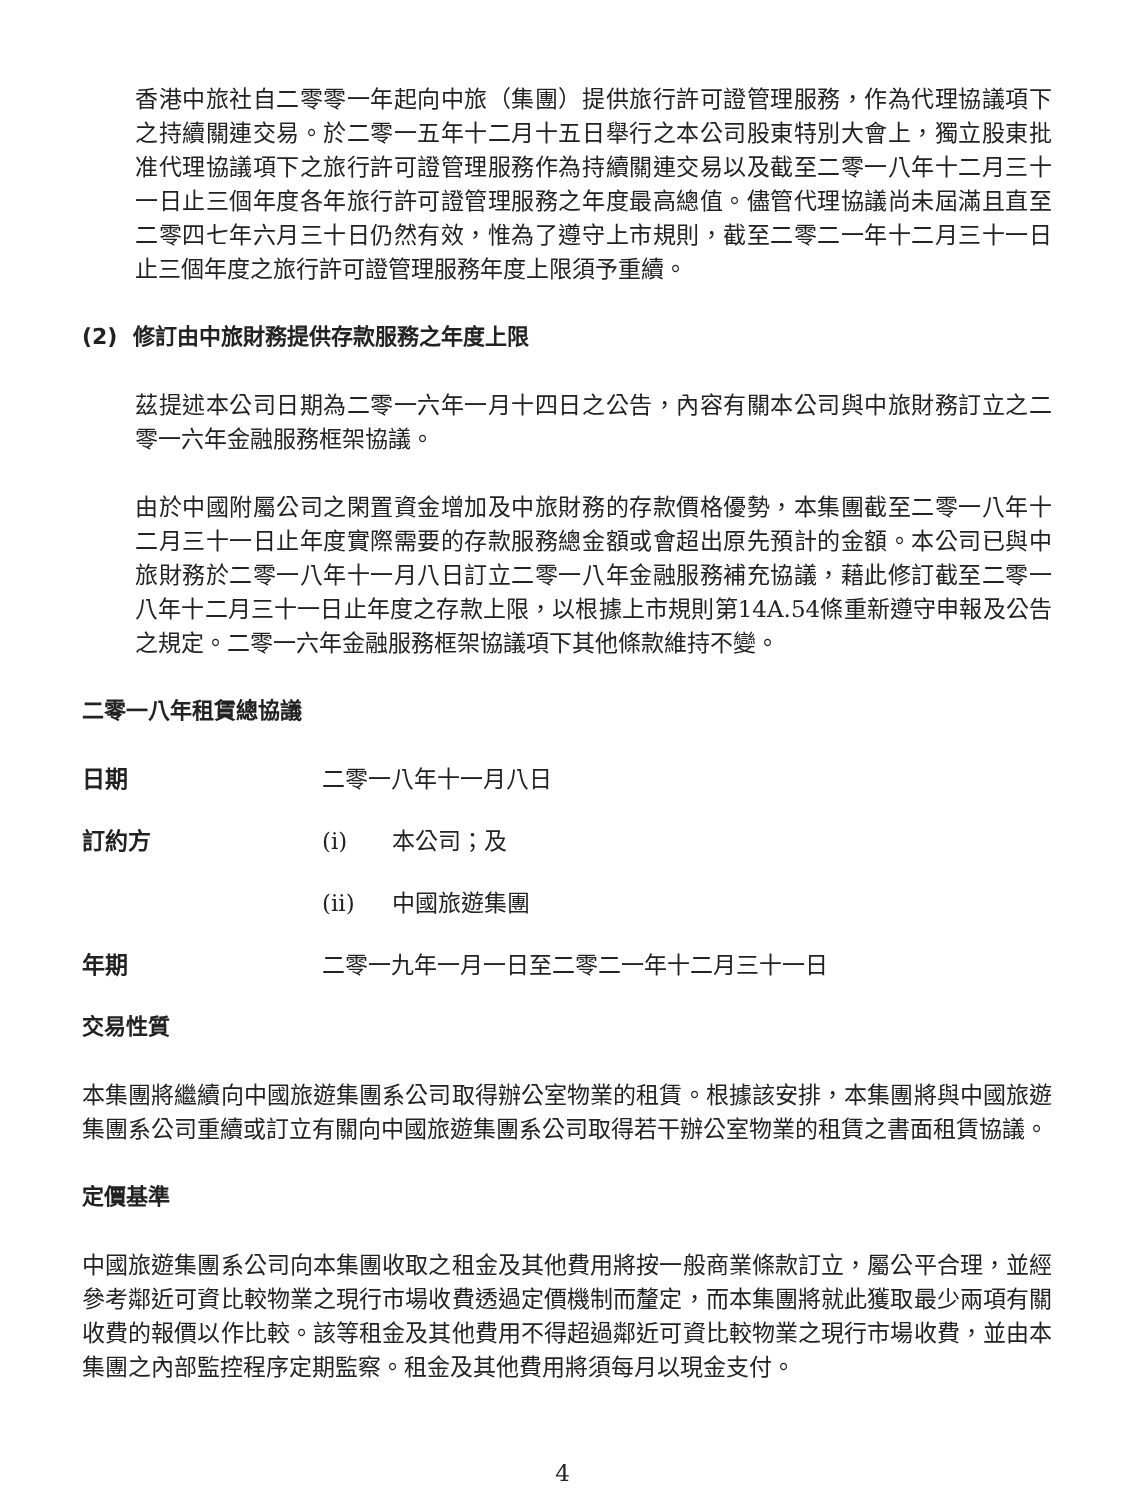香港中旅社自二零零一年起向中旅（集團）提供旅行許可證管理服務，作為代理協議項下之持續關連交易。於二零一五年十二月十五日舉行之本公司股東特別大會上，獨立股東批准代理協議項下之旅行許可證管理服務作為持續關連交易以及截至二零一八年十二月三十一日止三個年度各年旅行許可證管理服務之年度最高總值。儘管代理協議尚未屆滿且直至二零四七年六月三十日仍然有效，惟為了遵守上市規則，截至二零二一年十二月三十一日止三個年度之旅行許可證管理服務年度上限須予重續。
(2) 修訂由中旅財務提供存款服務之年度上限
茲提述本公司日期為二零一六年一月十四日之公告，內容有關本公司與中旅財務訂立之二零一六年金融服務框架協議。
由於中國附屬公司之閑置資金增加及中旅財務的存款價格優勢，本集團截至二零一八年十二月三十一日止年度實際需要的存款服務總金額或會超出原先預計的金額。本公司已與中旅財務於二零一八年十一月八日訂立二零一八年金融服務補充協議，藉此修訂截至二零一八年十二月三十一日止年度之存款上限，以根據上市規則第14A.54條重新遵守申報及公告之規定。二零一六年金融服務框架協議項下其他條款維持不變。
二零一八年租賃總協議
日期 二零一八年十一月八日
訂約方 (i) 本公司；及
(ii) 中國旅遊集團
年期 二零一九年一月一日至二零二一年十二月三十一日
交易性質
本集團將繼續向中國旅遊集團系公司取得辦公室物業的租賃。根據該安排，本集團將與中國旅遊集團系公司重續或訂立有關向中國旅遊集團系公司取得若干辦公室物業的租賃之書面租賃協議。
定價基準
中國旅遊集團系公司向本集團收取之租金及其他費用將按一般商業條款訂立，屬公平合理，並經參考鄰近可資比較物業之現行市場收費透過定價機制而釐定，而本集團將就此獲取最少兩項有關收費的報價以作比較。該等租金及其他費用不得超過鄰近可資比較物業之現行市場收費，並由本集團之內部監控程序定期監察。租金及其他費用將須每月以現金支付。
4